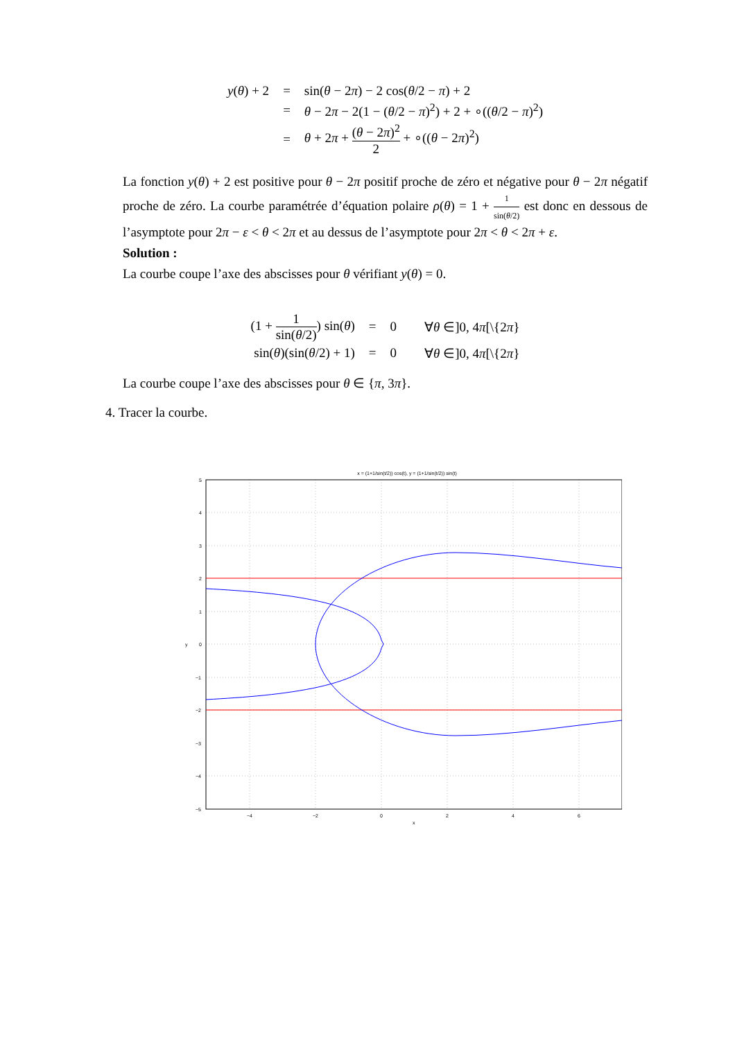| y ( θ ) + 2 | = | sin( θ − 2 π ) − 2 cos( θ /2 − π ) + 2 |
| | = | θ − 2 π − 2(1 − ( θ /2 − π )<sup>2</sup>) + 2 + ∘(( θ /2 − π )<sup>2</sup>) |
| | = | θ + 2 π + ( θ − 2 π )<sup>2</sup> 2 + ∘(( θ − 2 π )<sup>2</sup>) |
La fonction y(θ) + 2 est positive pour θ − 2π positif proche de zéro et négative pour θ − 2π négatif proche de zéro. La courbe paramétrée d’équation polaire ρ(θ) = 1 + 1 sin(θ/2) est donc en dessous de l’asymptote pour 2π − ε < θ < 2π et au dessus de l’asymptote pour 2π < θ < 2π + ε.
Solution :
La courbe coupe l’axe des abscisses pour θ vérifiant y(θ) = 0.
| (1 + 1 sin( θ /2) ) sin( θ ) | = | 0 | ∀ θ ∈]0, 4 π [\{2 π } |
| sin( θ )(sin( θ /2) + 1) | = | 0 | ∀ θ ∈]0, 4 π [\{2 π } |
La courbe coupe l’axe des abscisses pour θ ∈ {π, 3π}.
4. Tracer la courbe.
x = (1+1/sin(t/2)) cos(t), y = (1+1/sin(t/2)) sin(t)
5
4
3
2
1
0
−1
−2
−3
−4
−5
y
−4
−2
0
2
4
6
x